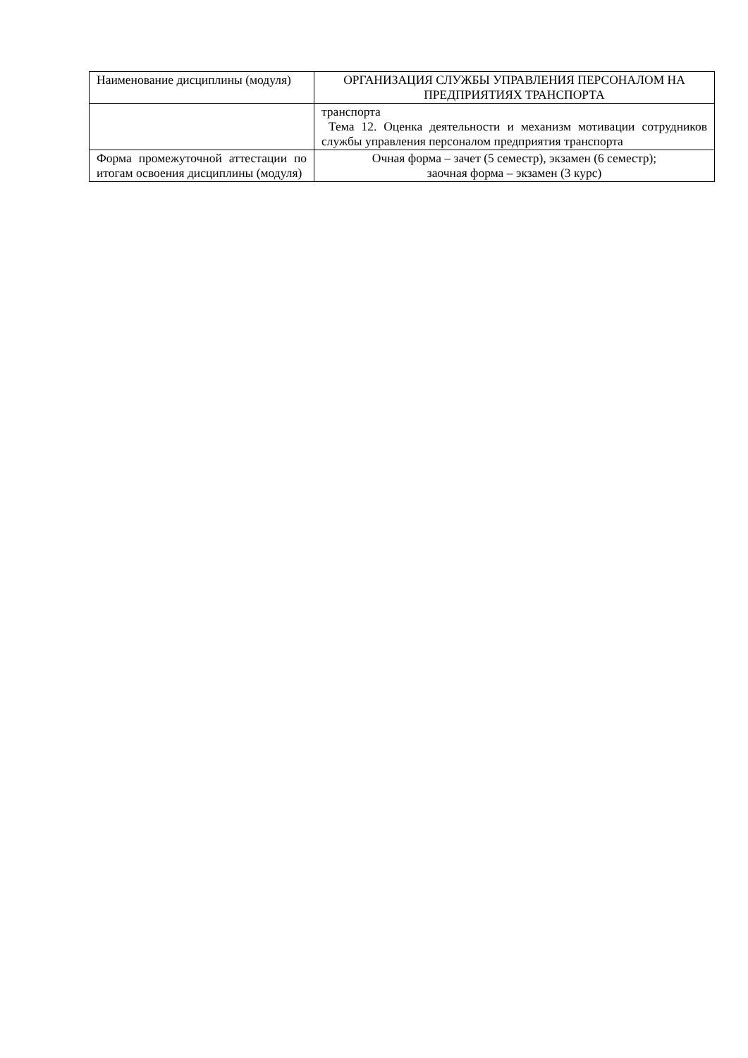| Наименование дисциплины (модуля) | ОРГАНИЗАЦИЯ СЛУЖБЫ УПРАВЛЕНИЯ ПЕРСОНАЛОМ НА ПРЕДПРИЯТИЯХ ТРАНСПОРТА |
| | транспорта Тема 12. Оценка деятельности и механизм мотивации сотрудников службы управления персоналом предприятия транспорта |
| Форма промежуточной аттестации по итогам освоения дисциплины (модуля) | Очная форма – зачет (5 семестр), экзамен (6 семестр); заочная форма – экзамен (3 курс) |